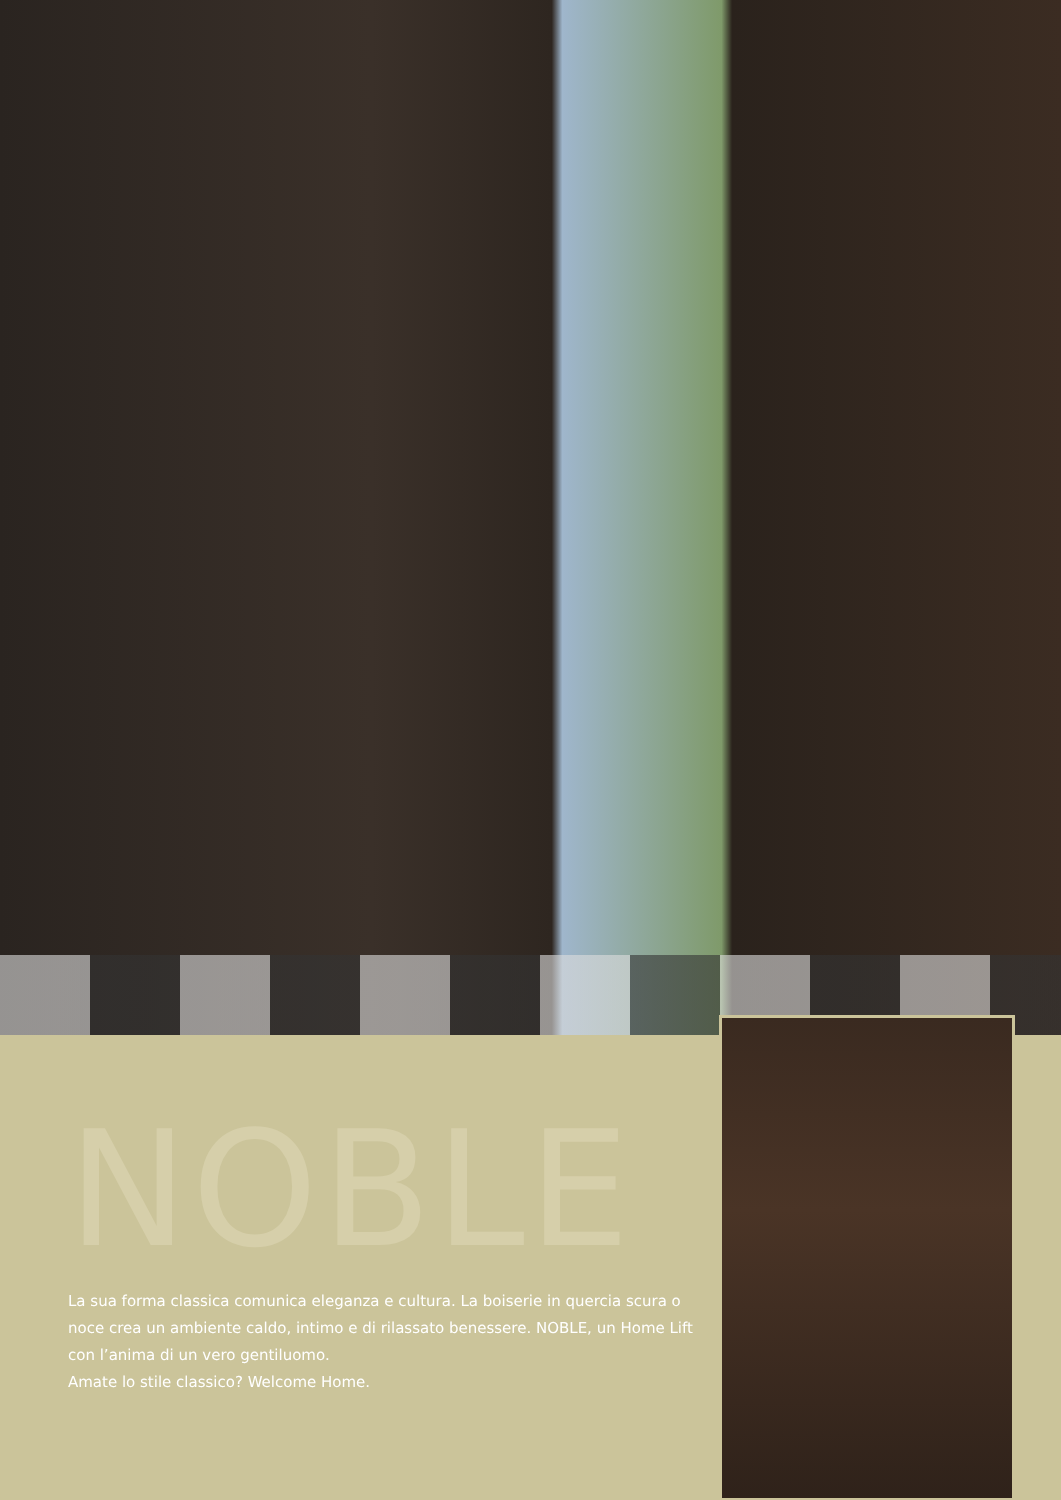NOBLE
La sua forma classica comunica eleganza e cultura. La boiserie in quercia scura o noce crea un ambiente caldo, intimo e di rilassato benessere. NOBLE, un Home Lift con l’anima di un vero gentiluomo.
Amate lo stile classico? Welcome Home.